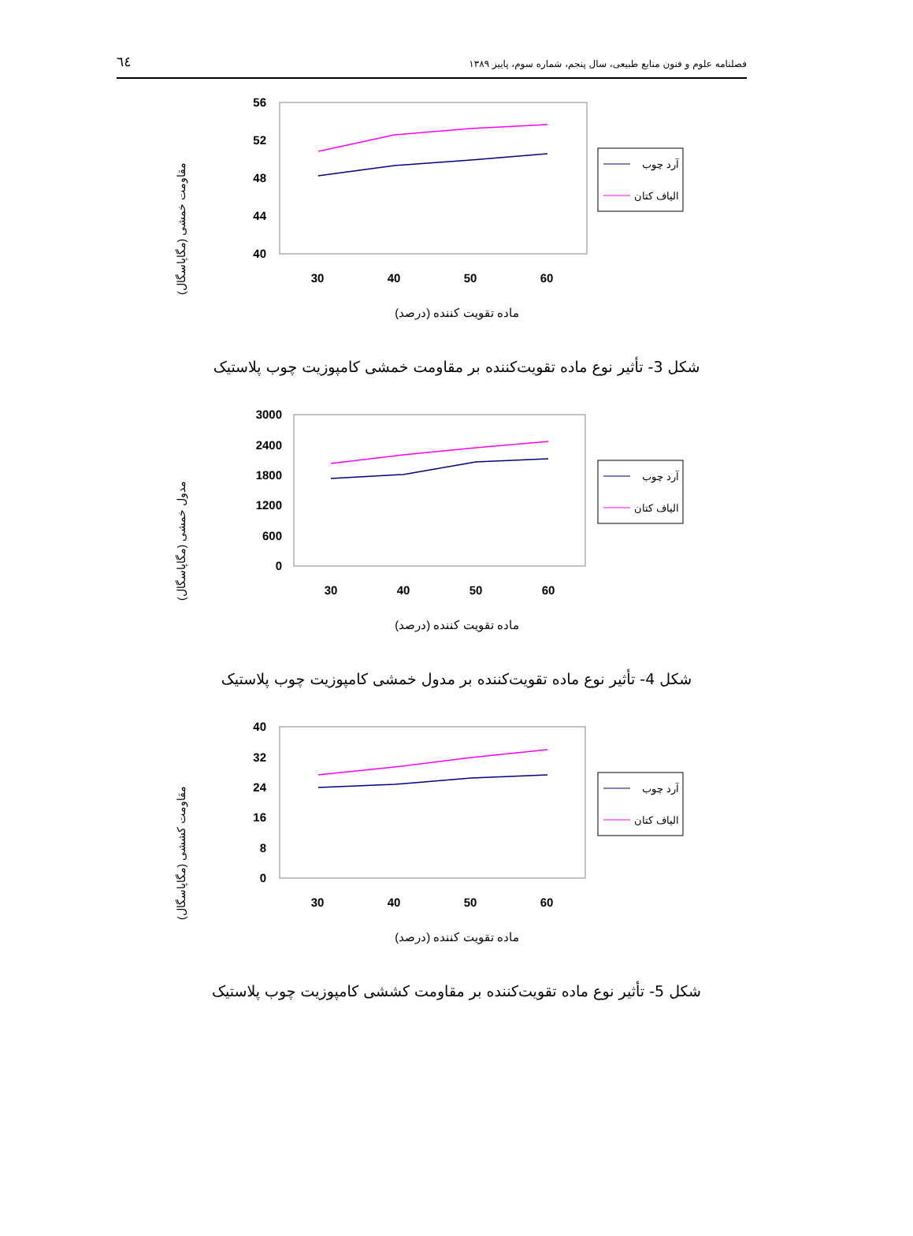٦٤ فصلنامه علوم و فنون منابع طبیعی، سال پنجم، شماره سوم، پاییز ۱۳۸۹
مقاومت خمشی (مگاپاسگال)
56
52
48
44
40
30
40
50
60
آرد چوب
الیاف کتان
ماده تقویت کننده (درصد)
شکل 3- تأثیر نوع ماده تقویت‌کننده بر مقاومت خمشی کامپوزیت چوب پلاستیک
مدول خمشی (مگاپاسگال)
3000
2400
1800
1200
600
0
30
40
50
60
آرد چوب
الیاف کتان
ماده تقویت کننده (درصد)
شکل 4- تأثیر نوع ماده تقویت‌کننده بر مدول خمشی کامپوزیت چوب پلاستیک
مقاومت کششی (مگاپاسگال)
40
32
24
16
8
0
30
40
50
60
آرد چوب
الیاف کتان
ماده تقویت کننده (درصد)
شکل 5- تأثیر نوع ماده تقویت‌کننده بر مقاومت کششی کامپوزیت چوب پلاستیک